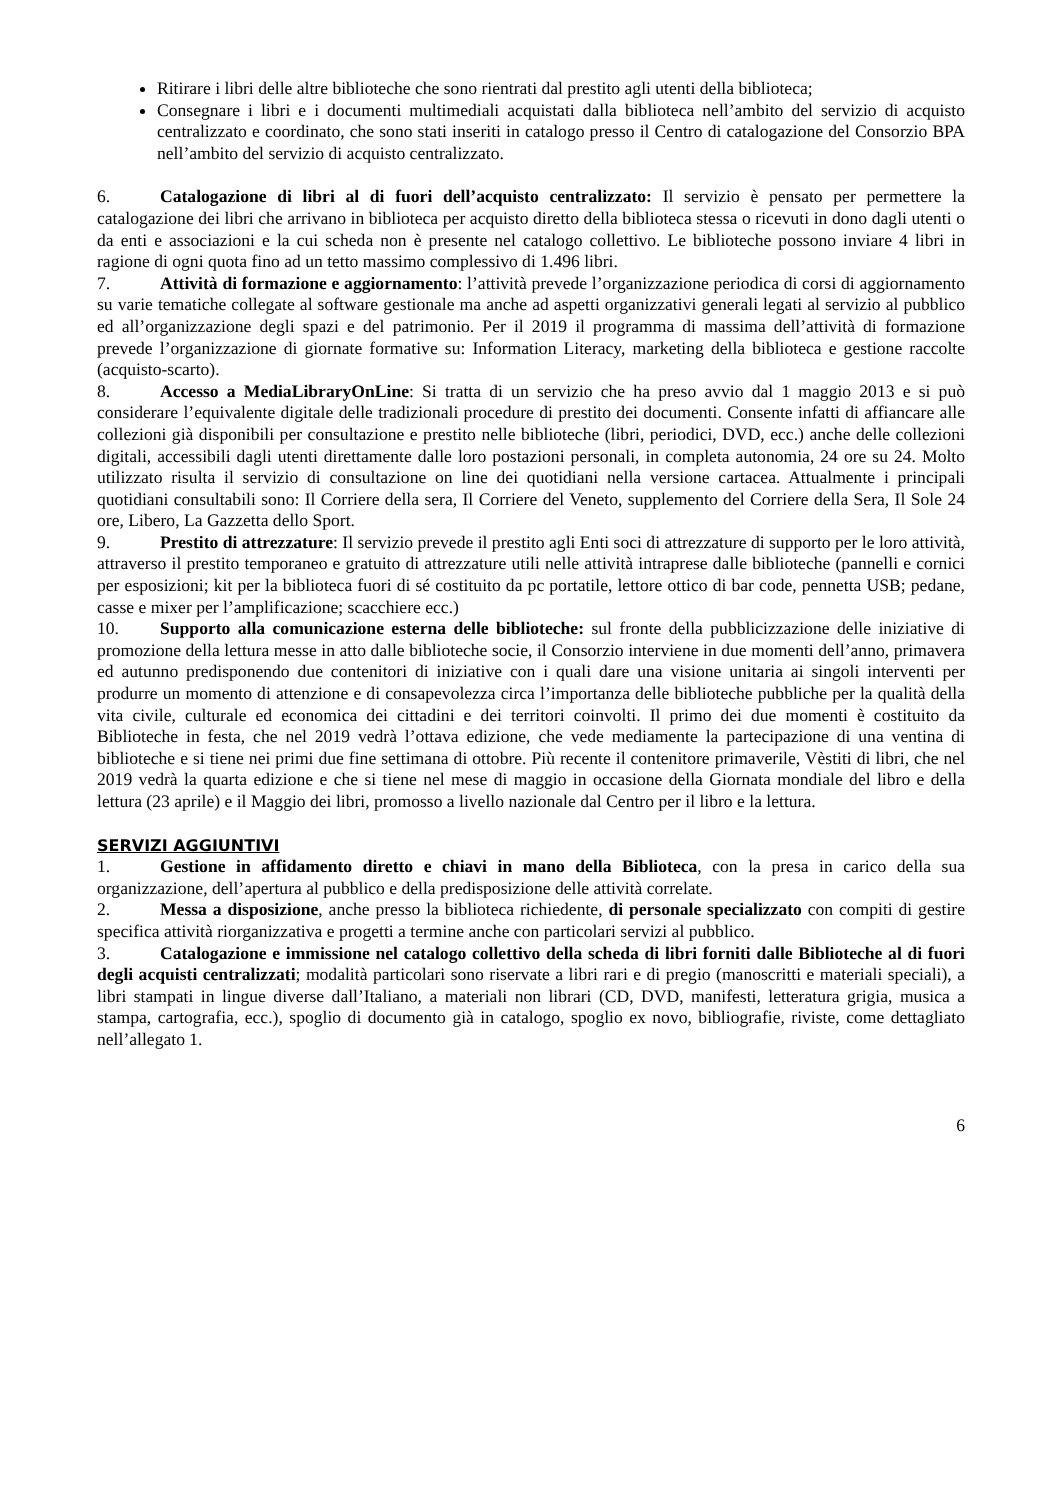Ritirare i libri delle altre biblioteche che sono rientrati dal prestito agli utenti della biblioteca;
Consegnare i libri e i documenti multimediali acquistati dalla biblioteca nell’ambito del servizio di acquisto centralizzato e coordinato, che sono stati inseriti in catalogo presso il Centro di catalogazione del Consorzio BPA nell’ambito del servizio di acquisto centralizzato.
6. Catalogazione di libri al di fuori dell’acquisto centralizzato: Il servizio è pensato per permettere la catalogazione dei libri che arrivano in biblioteca per acquisto diretto della biblioteca stessa o ricevuti in dono dagli utenti o da enti e associazioni e la cui scheda non è presente nel catalogo collettivo. Le biblioteche possono inviare 4 libri in ragione di ogni quota fino ad un tetto massimo complessivo di 1.496 libri.
7. Attività di formazione e aggiornamento: l’attività prevede l’organizzazione periodica di corsi di aggiornamento su varie tematiche collegate al software gestionale ma anche ad aspetti organizzativi generali legati al servizio al pubblico ed all’organizzazione degli spazi e del patrimonio. Per il 2019 il programma di massima dell’attività di formazione prevede l’organizzazione di giornate formative su: Information Literacy, marketing della biblioteca e gestione raccolte (acquisto-scarto).
8. Accesso a MediaLibraryOnLine: Si tratta di un servizio che ha preso avvio dal 1 maggio 2013 e si può considerare l’equivalente digitale delle tradizionali procedure di prestito dei documenti. Consente infatti di affiancare alle collezioni già disponibili per consultazione e prestito nelle biblioteche (libri, periodici, DVD, ecc.) anche delle collezioni digitali, accessibili dagli utenti direttamente dalle loro postazioni personali, in completa autonomia, 24 ore su 24. Molto utilizzato risulta il servizio di consultazione on line dei quotidiani nella versione cartacea. Attualmente i principali quotidiani consultabili sono: Il Corriere della sera, Il Corriere del Veneto, supplemento del Corriere della Sera, Il Sole 24 ore, Libero, La Gazzetta dello Sport.
9. Prestito di attrezzature: Il servizio prevede il prestito agli Enti soci di attrezzature di supporto per le loro attività, attraverso il prestito temporaneo e gratuito di attrezzature utili nelle attività intraprese dalle biblioteche (pannelli e cornici per esposizioni; kit per la biblioteca fuori di sé costituito da pc portatile, lettore ottico di bar code, pennetta USB; pedane, casse e mixer per l’amplificazione; scacchiere ecc.)
10. Supporto alla comunicazione esterna delle biblioteche: sul fronte della pubblicizzazione delle iniziative di promozione della lettura messe in atto dalle biblioteche socie, il Consorzio interviene in due momenti dell’anno, primavera ed autunno predisponendo due contenitori di iniziative con i quali dare una visione unitaria ai singoli interventi per produrre un momento di attenzione e di consapevolezza circa l’importanza delle biblioteche pubbliche per la qualità della vita civile, culturale ed economica dei cittadini e dei territori coinvolti. Il primo dei due momenti è costituito da Biblioteche in festa, che nel 2019 vedrà l’ottava edizione, che vede mediamente la partecipazione di una ventina di biblioteche e si tiene nei primi due fine settimana di ottobre. Più recente il contenitore primaverile, Vèstiti di libri, che nel 2019 vedrà la quarta edizione e che si tiene nel mese di maggio in occasione della Giornata mondiale del libro e della lettura (23 aprile) e il Maggio dei libri, promosso a livello nazionale dal Centro per il libro e la lettura.
SERVIZI AGGIUNTIVI
1. Gestione in affidamento diretto e chiavi in mano della Biblioteca, con la presa in carico della sua organizzazione, dell’apertura al pubblico e della predisposizione delle attività correlate.
2. Messa a disposizione, anche presso la biblioteca richiedente, di personale specializzato con compiti di gestire specifica attività riorganizzativa e progetti a termine anche con particolari servizi al pubblico.
3. Catalogazione e immissione nel catalogo collettivo della scheda di libri forniti dalle Biblioteche al di fuori degli acquisti centralizzati; modalità particolari sono riservate a libri rari e di pregio (manoscritti e materiali speciali), a libri stampati in lingue diverse dall’Italiano, a materiali non librari (CD, DVD, manifesti, letteratura grigia, musica a stampa, cartografia, ecc.), spoglio di documento già in catalogo, spoglio ex novo, bibliografie, riviste, come dettagliato nell’allegato 1.
6